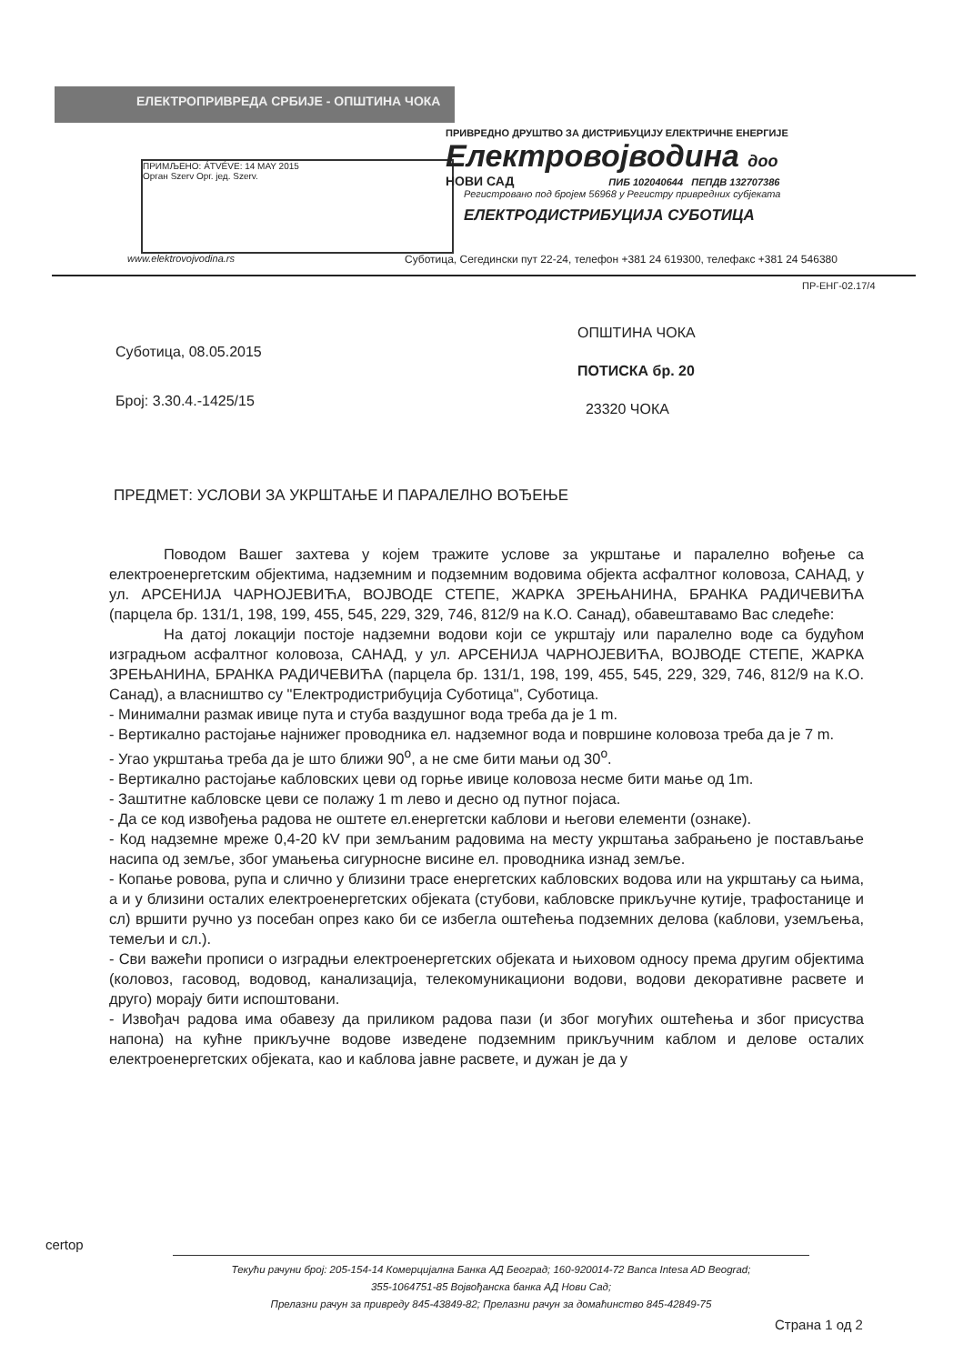ЕЛЕКТРОПРИВРЕДА СРБИЈЕ - ОПШТИНА ЧОКА
ПРИМЉЕНО: ÁTVÉVE: 14 MAY 2015
Орган Szerv Орг. јед. Szerv.
ПРИВРЕДНО ДРУШТВО ЗА ДИСТРИБУЦИЈУ ЕЛЕКТРИЧНЕ ЕНЕРГИЈЕ
Електровојводина доо
НОВИ САД ПИБ 102040644 ПЕПДВ 132707386
Регистровано под бројем 56968 у Регистру привредних субјеката
ЕЛЕКТРОДИСТРИБУЦИЈА СУБОТИЦА
www.elektrovojvodina.rs
Суботица, Сегедински пут 22-24, телефон +381 24 619300, телефакс +381 24 546380
ПР-ЕНГ-02.17/4
Суботица, 08.05.2015
Број: 3.30.4.-1425/15
ОПШТИНА ЧОКА
ПОТИСКА бр. 20
23320 ЧОКА
ПРЕДМЕТ: УСЛОВИ ЗА УКРШТАЊЕ И ПАРАЛЕЛНО ВОЂЕЊЕ
Поводом Вашег захтева у којем тражите услове за укрштање и паралелно вођење са електроенергетским објектима, надземним и подземним водовима објекта асфалтног коловоза, САНАД, у ул. АРСЕНИЈА ЧАРНОЈЕВИЋА, ВОЈВОДЕ СТЕПЕ, ЖАРКА ЗРЕЊАНИНА, БРАНКА РАДИЧЕВИЋА (парцела бр. 131/1, 198, 199, 455, 545, 229, 329, 746, 812/9 на К.О. Санад), обавештавамо Вас следеће:
На датој локацији постоје надземни водови који се укрштају или паралелно воде са будућом изградњом асфалтног коловоза, САНАД, у ул. АРСЕНИЈА ЧАРНОЈЕВИЋА, ВОЈВОДЕ СТЕПЕ, ЖАРКА ЗРЕЊАНИНА, БРАНКА РАДИЧЕВИЋА (парцела бр. 131/1, 198, 199, 455, 545, 229, 329, 746, 812/9 на К.О. Санад), а власништво су "Електродистрибуција Суботица", Суботица.
- Минимални размак ивице пута и стуба ваздушног вода треба да је 1 m.
- Вертикално растојање најнижег проводника ел. надземног вода и површине коловоза треба да је 7 m.
- Угао укрштања треба да је што ближи 90<sup>o</sup>, а не сме бити мањи од 30<sup>o</sup>.
- Вертикално растојање кабловских цеви од горње ивице коловоза несме бити мање од 1m.
- Заштитне кабловске цеви се полажу 1 m лево и десно од путног појаса.
- Да се код извођења радова не оштете ел.енергетски каблови и његови елементи (ознаке).
- Код надземне мреже 0,4-20 kV при земљаним радовима на месту укрштања забрањено је постављање насипа од земље, због умањења сигурносне висине ел. проводника изнад земље.
- Копање ровова, рупа и слично у близини трасе енергетских кабловских водова или на укрштању са њима, а и у близини осталих електроенергетских објеката (стубови, кабловске прикључне кутије, трафостанице и сл) вршити ручно уз посебан опрез како би се избегла оштећења подземних делова (каблови, уземљења, темељи и сл.).
- Сви важећи прописи о изградњи електроенергетских објеката и њиховом односу према другим објектима (коловоз, гасовод, водовод, канализација, телекомуникациони водови, водови декоративне расвете и друго) морају бити испоштовани.
- Извођач радова има обавезу да приликом радова пази (и због могућих оштећења и због присуства напона) на кућне прикључне водове изведене подземним прикључним каблом и делове осталих електроенергетских објеката, као и каблова јавне расвете, и дужан је да у
certop
Текући рачуни број: 205-154-14 Комерцијална Банка АД Београд; 160-920014-72 Banca Intesa AD Beograd;
355-1064751-85 Војвођанска банка АД Нови Сад;
Прелазни рачун за привреду 845-43849-82; Прелазни рачун за домаћинство 845-42849-75
Страна 1 од 2